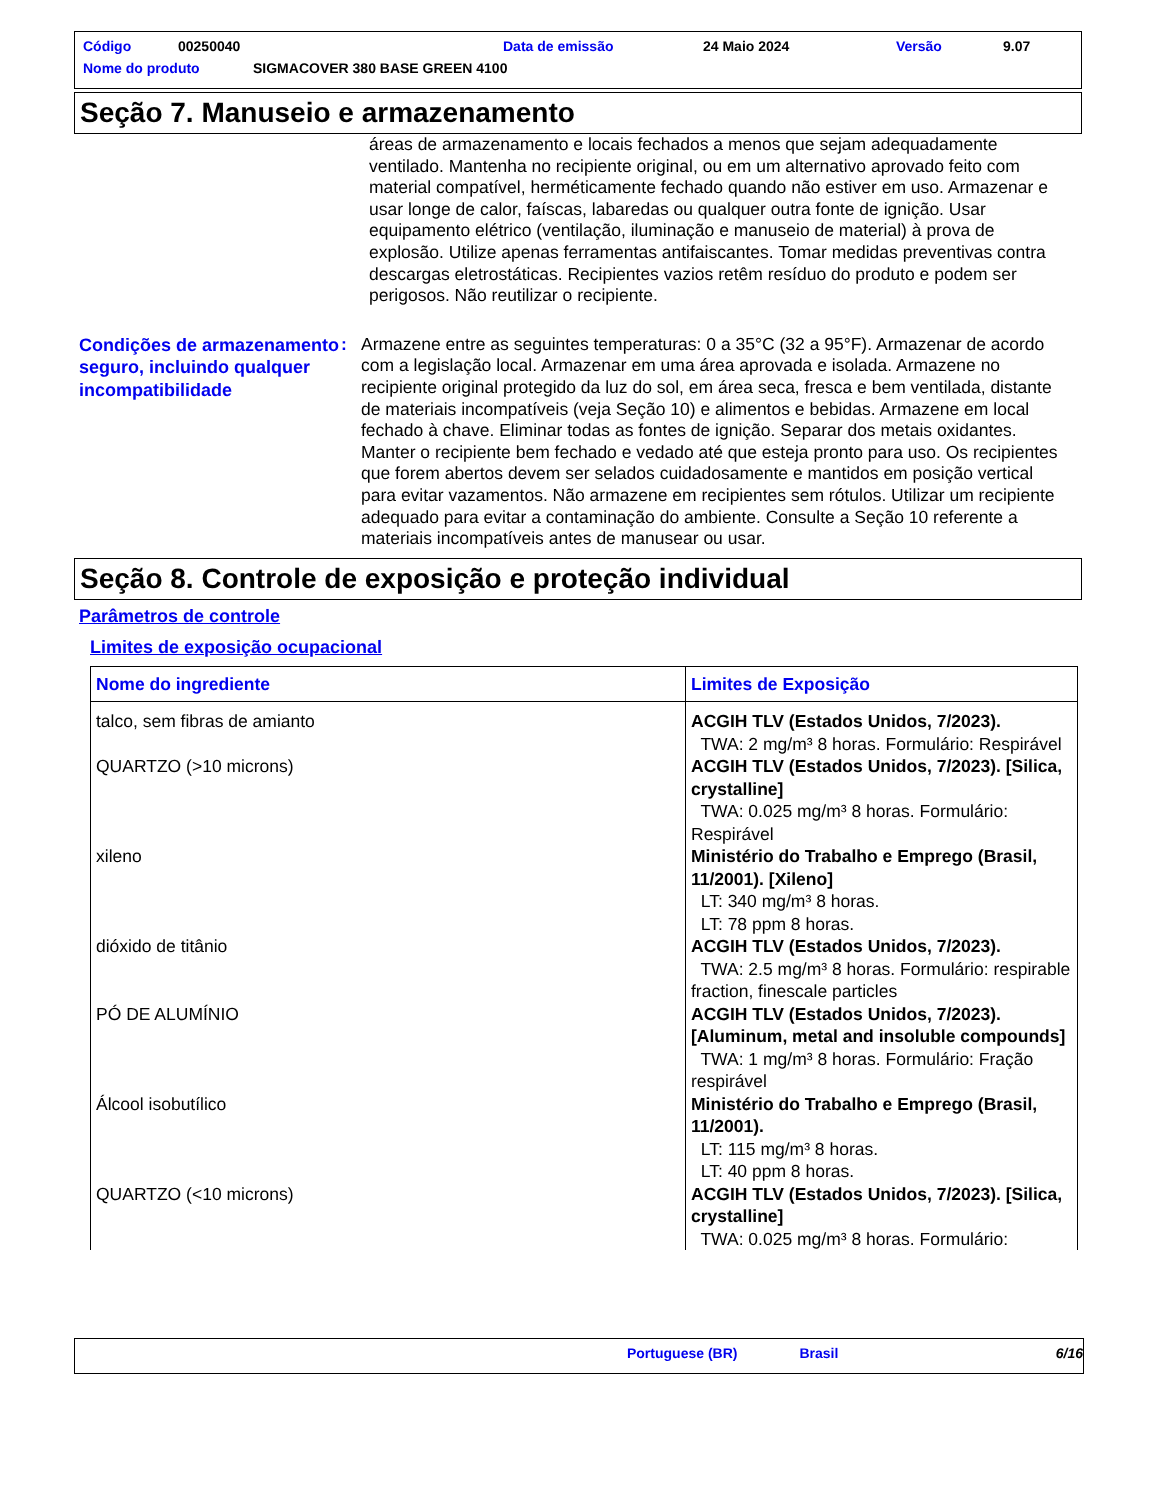Código 00250040 Data de emissão 24 Maio 2024 Versão 9.07
Nome do produto SIGMACOVER 380 BASE GREEN 4100
Seção 7. Manuseio e armazenamento
áreas de armazenamento e locais fechados a menos que sejam adequadamente ventilado. Mantenha no recipiente original, ou em um alternativo aprovado feito com material compatível, herméticamente fechado quando não estiver em uso. Armazenar e usar longe de calor, faíscas, labaredas ou qualquer outra fonte de ignição. Usar equipamento elétrico (ventilação, iluminação e manuseio de material) à prova de explosão. Utilize apenas ferramentas antifaiscantes. Tomar medidas preventivas contra descargas eletrostáticas. Recipientes vazios retêm resíduo do produto e podem ser perigosos. Não reutilizar o recipiente.
Condições de armazenamento seguro, incluindo qualquer incompatibilidade
: Armazene entre as seguintes temperaturas: 0 a 35°C (32 a 95°F). Armazenar de acordo com a legislação local. Armazenar em uma área aprovada e isolada. Armazene no recipiente original protegido da luz do sol, em área seca, fresca e bem ventilada, distante de materiais incompatíveis (veja Seção 10) e alimentos e bebidas. Armazene em local fechado à chave. Eliminar todas as fontes de ignição. Separar dos metais oxidantes. Manter o recipiente bem fechado e vedado até que esteja pronto para uso. Os recipientes que forem abertos devem ser selados cuidadosamente e mantidos em posição vertical para evitar vazamentos. Não armazene em recipientes sem rótulos. Utilizar um recipiente adequado para evitar a contaminação do ambiente. Consulte a Seção 10 referente a materiais incompatíveis antes de manusear ou usar.
Seção 8. Controle de exposição e proteção individual
Parâmetros de controle
Limites de exposição ocupacional
| Nome do ingrediente | Limites de Exposição |
| --- | --- |
| talco, sem fibras de amianto | ACGIH TLV (Estados Unidos, 7/2023). TWA: 2 mg/m³ 8 horas. Formulário: Respirável |
| QUARTZO (>10 microns) | ACGIH TLV (Estados Unidos, 7/2023). [Silica, crystalline] TWA: 0.025 mg/m³ 8 horas. Formulário: Respirável |
| xileno | Ministério do Trabalho e Emprego (Brasil, 11/2001). [Xileno] LT: 340 mg/m³ 8 horas. LT: 78 ppm 8 horas. |
| dióxido de titânio | ACGIH TLV (Estados Unidos, 7/2023). TWA: 2.5 mg/m³ 8 horas. Formulário: respirable fraction, finescale particles |
| PÓ DE ALUMÍNIO | ACGIH TLV (Estados Unidos, 7/2023). [Aluminum, metal and insoluble compounds] TWA: 1 mg/m³ 8 horas. Formulário: Fração respirável |
| Álcool isobutílico | Ministério do Trabalho e Emprego (Brasil, 11/2001). LT: 115 mg/m³ 8 horas. LT: 40 ppm 8 horas. |
| QUARTZO (<10 microns) | ACGIH TLV (Estados Unidos, 7/2023). [Silica, crystalline] TWA: 0.025 mg/m³ 8 horas. Formulário: |
Portuguese (BR) Brasil 6/16